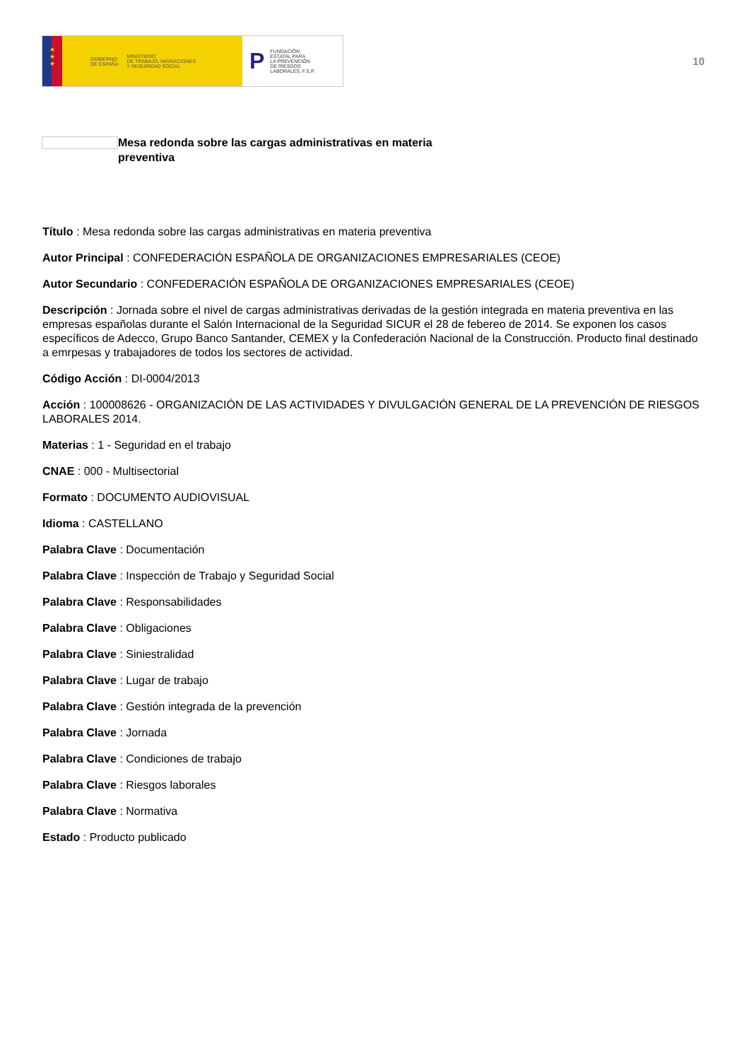★
★
★
GOBIERNO
DE ESPAÑA MINISTERIO
DE TRABAJO, MIGRACIONES
Y SEGURIDAD SOCIAL
P FUNDACIÓN
ESTATAL PARA
LA PREVENCIÓN
DE RIESGOS
LABORALES, F.S.P.
10
Mesa redonda sobre las cargas administrativas en materia preventiva
Título : Mesa redonda sobre las cargas administrativas en materia preventiva
Autor Principal : CONFEDERACIÓN ESPAÑOLA DE ORGANIZACIONES EMPRESARIALES (CEOE)
Autor Secundario : CONFEDERACIÓN ESPAÑOLA DE ORGANIZACIONES EMPRESARIALES (CEOE)
Descripción : Jornada sobre el nivel de cargas administrativas derivadas de la gestión integrada en materia preventiva en las empresas españolas durante el Salón Internacional de la Seguridad SICUR el 28 de febereo de 2014. Se exponen los casos específicos de Adecco, Grupo Banco Santander, CEMEX y la Confederación Nacional de la Construcción. Producto final destinado a emrpesas y trabajadores de todos los sectores de actividad.
Código Acción : DI-0004/2013
Acción : 100008626 - ORGANIZACIÓN DE LAS ACTIVIDADES Y DIVULGACIÓN GENERAL DE LA PREVENCIÓN DE RIESGOS LABORALES 2014.
Materias : 1 - Seguridad en el trabajo
CNAE : 000 - Multisectorial
Formato : DOCUMENTO AUDIOVISUAL
Idioma : CASTELLANO
Palabra Clave : Documentación
Palabra Clave : Inspección de Trabajo y Seguridad Social
Palabra Clave : Responsabilidades
Palabra Clave : Obligaciones
Palabra Clave : Siniestralidad
Palabra Clave : Lugar de trabajo
Palabra Clave : Gestión integrada de la prevención
Palabra Clave : Jornada
Palabra Clave : Condiciones de trabajo
Palabra Clave : Riesgos laborales
Palabra Clave : Normativa
Estado : Producto publicado